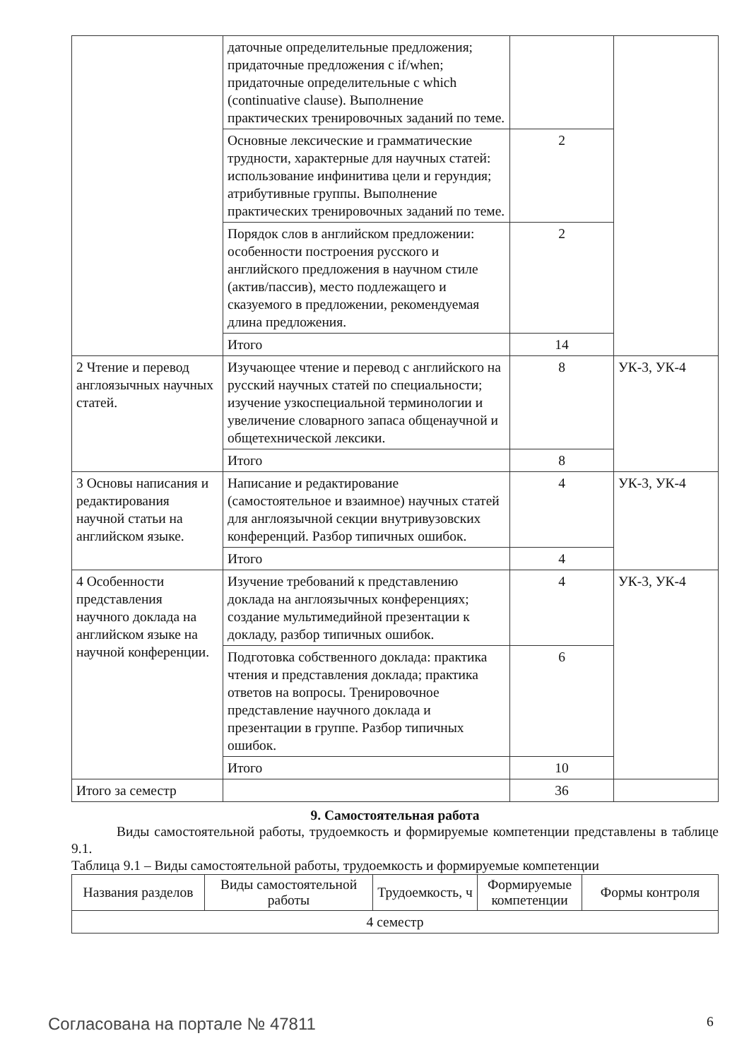| | даточные определительные предложения; придаточные предложения с if/when; придаточные определительные с which (continuative clause). Выполнение практических тренировочных заданий по теме. | | |
| | Основные лексические и грамматические трудности, характерные для научных статей: использование инфинитива цели и герундия; атрибутивные группы. Выполнение практических тренировочных заданий по теме. | 2 | |
| | Порядок слов в английском предложении: особенности построения русского и английского предложения в научном стиле (актив/пассив), место подлежащего и сказуемого в предложении, рекомендуемая длина предложения. | 2 | |
| | Итого | 14 | |
| 2 Чтение и перевод англоязычных научных статей. | Изучающее чтение и перевод с английского на русский научных статей по специальности; изучение узкоспециальной терминологии и увеличение словарного запаса общенаучной и общетехнической лексики. | 8 | УК-3, УК-4 |
| | Итого | 8 | |
| 3 Основы написания и редактирования научной статьи на английском языке. | Написание и редактирование (самостоятельное и взаимное) научных статей для англоязычной секции внутривузовских конференций. Разбор типичных ошибок. | 4 | УК-3, УК-4 |
| | Итого | 4 | |
| 4 Особенности представления научного доклада на английском языке на научной конференции. | Изучение требований к представлению доклада на англоязычных конференциях; создание мультимедийной презентации к докладу, разбор типичных ошибок. | 4 | УК-3, УК-4 |
| | Подготовка собственного доклада: практика чтения и представления доклада; практика ответов на вопросы. Тренировочное представление научного доклада и презентации в группе. Разбор типичных ошибок. | 6 | |
| | Итого | 10 | |
| Итого за семестр | | 36 | |
9. Самостоятельная работа
Виды самостоятельной работы, трудоемкость и формируемые компетенции представлены в таблице 9.1.
Таблица 9.1 – Виды самостоятельной работы, трудоемкость и формируемые компетенции
| Названия разделов | Виды самостоятельной работы | Трудоемкость, ч | Формируемые компетенции | Формы контроля |
| --- | --- | --- | --- | --- |
| 4 семестр | | | | |
Согласована на портале № 47811 6